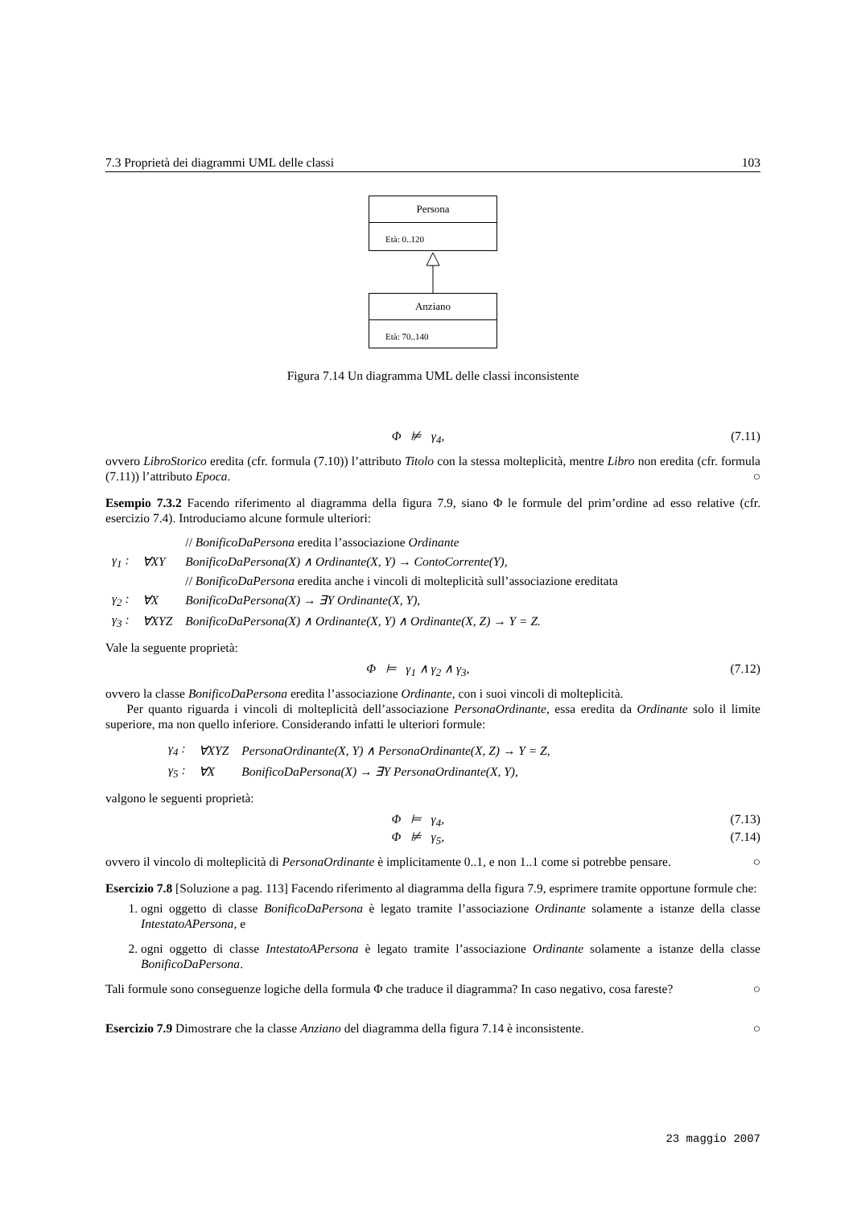7.3 Proprietà dei diagrammi UML delle classi 103
Persona
Età: 0..120
Anziano
Età: 70..140
Figura 7.14 Un diagramma UML delle classi inconsistente
Φ ⊭ γ<sub>4</sub>, (7.11)
ovvero LibroStorico eredita (cfr. formula (7.10)) l’attributo Titolo con la stessa molteplicità, mentre Libro non eredita (cfr. formula (7.11)) l’attributo Epoca. ○
Esempio 7.3.2 Facendo riferimento al diagramma della figura 7.9, siano Φ le formule del prim’ordine ad esso relative (cfr. esercizio 7.4). Introduciamo alcune formule ulteriori:
| | | // BonificoDaPersona eredita l’associazione Ordinante |
| γ<sub>1</sub> : | ∀XY | BonificoDaPersona(X) ∧ Ordinante(X, Y) → ContoCorrente(Y), |
| | | // BonificoDaPersona eredita anche i vincoli di molteplicità sull’associazione ereditata |
| γ<sub>2</sub> : | ∀X | BonificoDaPersona(X) → ∃Y Ordinante(X, Y), |
| γ<sub>3</sub> : | ∀XYZ | BonificoDaPersona(X) ∧ Ordinante(X, Y) ∧ Ordinante(X, Z) → Y = Z. |
Vale la seguente proprietà:
Φ ⊨ γ<sub>1</sub> ∧ γ<sub>2</sub> ∧ γ<sub>3</sub>, (7.12)
ovvero la classe BonificoDaPersona eredita l’associazione Ordinante, con i suoi vincoli di molteplicità.
Per quanto riguarda i vincoli di molteplicità dell’associazione PersonaOrdinante, essa eredita da Ordinante solo il limite superiore, ma non quello inferiore. Considerando infatti le ulteriori formule:
| γ<sub>4</sub> : | ∀XYZ | PersonaOrdinante(X, Y) ∧ PersonaOrdinante(X, Z) → Y = Z, |
| γ<sub>5</sub> : | ∀X | BonificoDaPersona(X) → ∃Y PersonaOrdinante(X, Y), |
valgono le seguenti proprietà:
Φ ⊨ γ<sub>4</sub>, (7.13)
Φ ⊭ γ<sub>5</sub>, (7.14)
ovvero il vincolo di molteplicità di PersonaOrdinante è implicitamente 0..1, e non 1..1 come si potrebbe pensare. ○
Esercizio 7.8 [Soluzione a pag. 113] Facendo riferimento al diagramma della figura 7.9, esprimere tramite opportune formule che:
1. ogni oggetto di classe BonificoDaPersona è legato tramite l’associazione Ordinante solamente a istanze della classe IntestatoAPersona, e
2. ogni oggetto di classe IntestatoAPersona è legato tramite l’associazione Ordinante solamente a istanze della classe BonificoDaPersona.
Tali formule sono conseguenze logiche della formula Φ che traduce il diagramma? In caso negativo, cosa fareste? ○
Esercizio 7.9 Dimostrare che la classe Anziano del diagramma della figura 7.14 è inconsistente. ○
23 maggio 2007